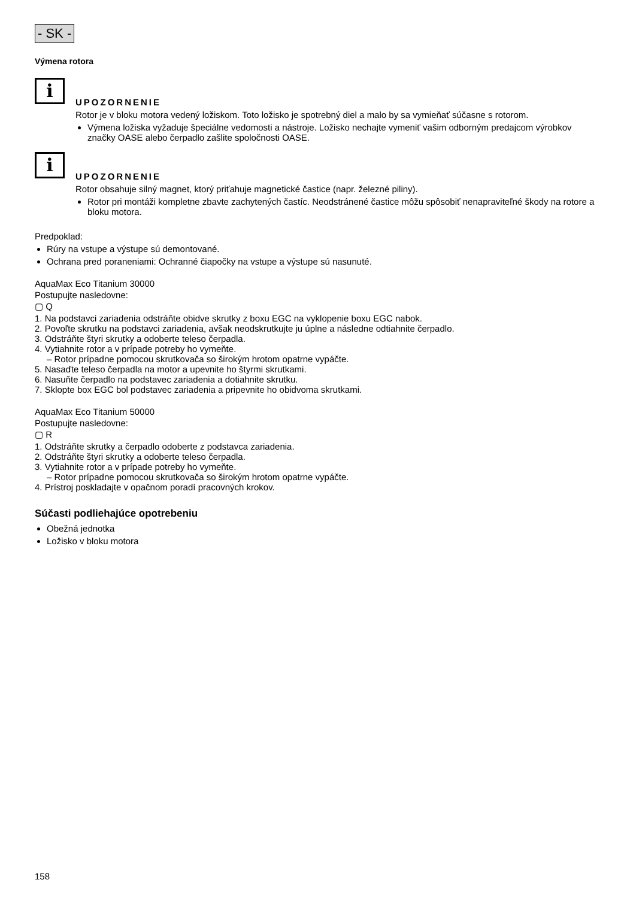- SK -
Výmena rotora
i
UPOZORNENIE
Rotor je v bloku motora vedený ložiskom. Toto ložisko je spotrebný diel a malo by sa vymieňať súčasne s rotorom.
Výmena ložiska vyžaduje špeciálne vedomosti a nástroje. Ložisko nechajte vymeniť vašim odborným predajcom výrobkov značky OASE alebo čerpadlo zašlite spoločnosti OASE.
i
UPOZORNENIE
Rotor obsahuje silný magnet, ktorý priťahuje magnetické častice (napr. železné piliny).
Rotor pri montáži kompletne zbavte zachytených častíc. Neodstránené častice môžu spôsobiť nenapraviteľné škody na rotore a bloku motora.
Predpoklad:
Rúry na vstupe a výstupe sú demontované.
Ochrana pred poraneniami: Ochranné čiapočky na vstupe a výstupe sú nasunuté.
AquaMax Eco Titanium 30000
Postupujte nasledovne:
▢ Q
1. Na podstavci zariadenia odstráňte obidve skrutky z boxu EGC na vyklopenie boxu EGC nabok.
2. Povoľte skrutku na podstavci zariadenia, avšak neodskrutkujte ju úplne a následne odtiahnite čerpadlo.
3. Odstráňte štyri skrutky a odoberte teleso čerpadla.
4. Vytiahnite rotor a v prípade potreby ho vymeňte.
– Rotor prípadne pomocou skrutkovača so širokým hrotom opatrne vypáčte.
5. Nasaďte teleso čerpadla na motor a upevnite ho štyrmi skrutkami.
6. Nasuňte čerpadlo na podstavec zariadenia a dotiahnite skrutku.
7. Sklopte box EGC bol podstavec zariadenia a pripevnite ho obidvoma skrutkami.
AquaMax Eco Titanium 50000
Postupujte nasledovne:
▢ R
1. Odstráňte skrutky a čerpadlo odoberte z podstavca zariadenia.
2. Odstráňte štyri skrutky a odoberte teleso čerpadla.
3. Vytiahnite rotor a v prípade potreby ho vymeňte.
– Rotor prípadne pomocou skrutkovača so širokým hrotom opatrne vypáčte.
4. Prístroj poskladajte v opačnom poradí pracovných krokov.
Súčasti podliehajúce opotrebeniu
Obežná jednotka
Ložisko v bloku motora
158